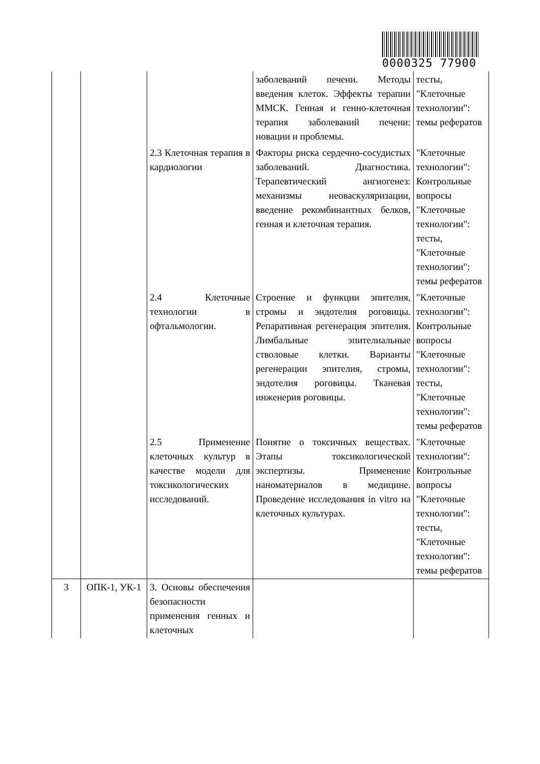0000325 77900
| | | | заболеваний печени. Методы введения клеток. Эффекты терапии ММСК. Генная и генно-клеточная терапия заболеваний печени: новации и проблемы. | тесты, "Клеточные технологии": темы рефератов |
| | | 2.3 Клеточная терапия в кардиологии | Факторы риска сердечно-сосудистых заболеваний. Диагностика. Терапевтический ангиогенез: механизмы неоваскуляризации, введение рекомбинантных белков, генная и клеточная терапия. | "Клеточные технологии": Контрольные вопросы "Клеточные технологии": тесты, "Клеточные технологии": темы рефератов |
| | | 2.4 Клеточные технологии в офтальмологии. | Строение и функции эпителия, стромы и эндотелия роговицы. Репаративная регенерация эпителия. Лимбальные эпителиальные стволовые клетки. Варианты регенерации эпителия, стромы, эндотелия роговицы. Тканевая инженерия роговицы. | "Клеточные технологии": Контрольные вопросы "Клеточные технологии": тесты, "Клеточные технологии": темы рефератов |
| | | 2.5 Применение клеточных культур в качестве модели для токсикологических исследований. | Понятие о токсичных веществах. Этапы токсикологической экспертизы. Применение наноматериалов в медицине. Проведение исследования in vitro на клеточных культурах. | "Клеточные технологии": Контрольные вопросы "Клеточные технологии": тесты, "Клеточные технологии": темы рефератов |
| 3 | ОПК-1, УК-1 | 3. Основы обеспечения безопасности применения генных и клеточных | | |